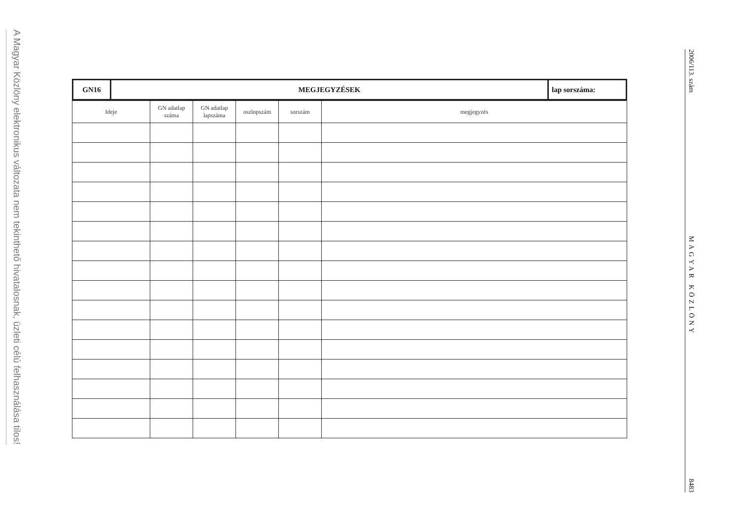A Magyar Közlöny elektronikus változata nem tekinthető hivatalosnak, üzleti célú felhasználása tilos!
| GN16 | MEGJEGYZÉSEK | lap sorszáma: |
| Ideje | GN adatlap száma | GN adatlap lapszáma | oszlopszám | sorszám | megjegyzés |
| --- | --- | --- | --- | --- | --- |
2006/113. szám MAGYAR KÖZLÖNY 8483